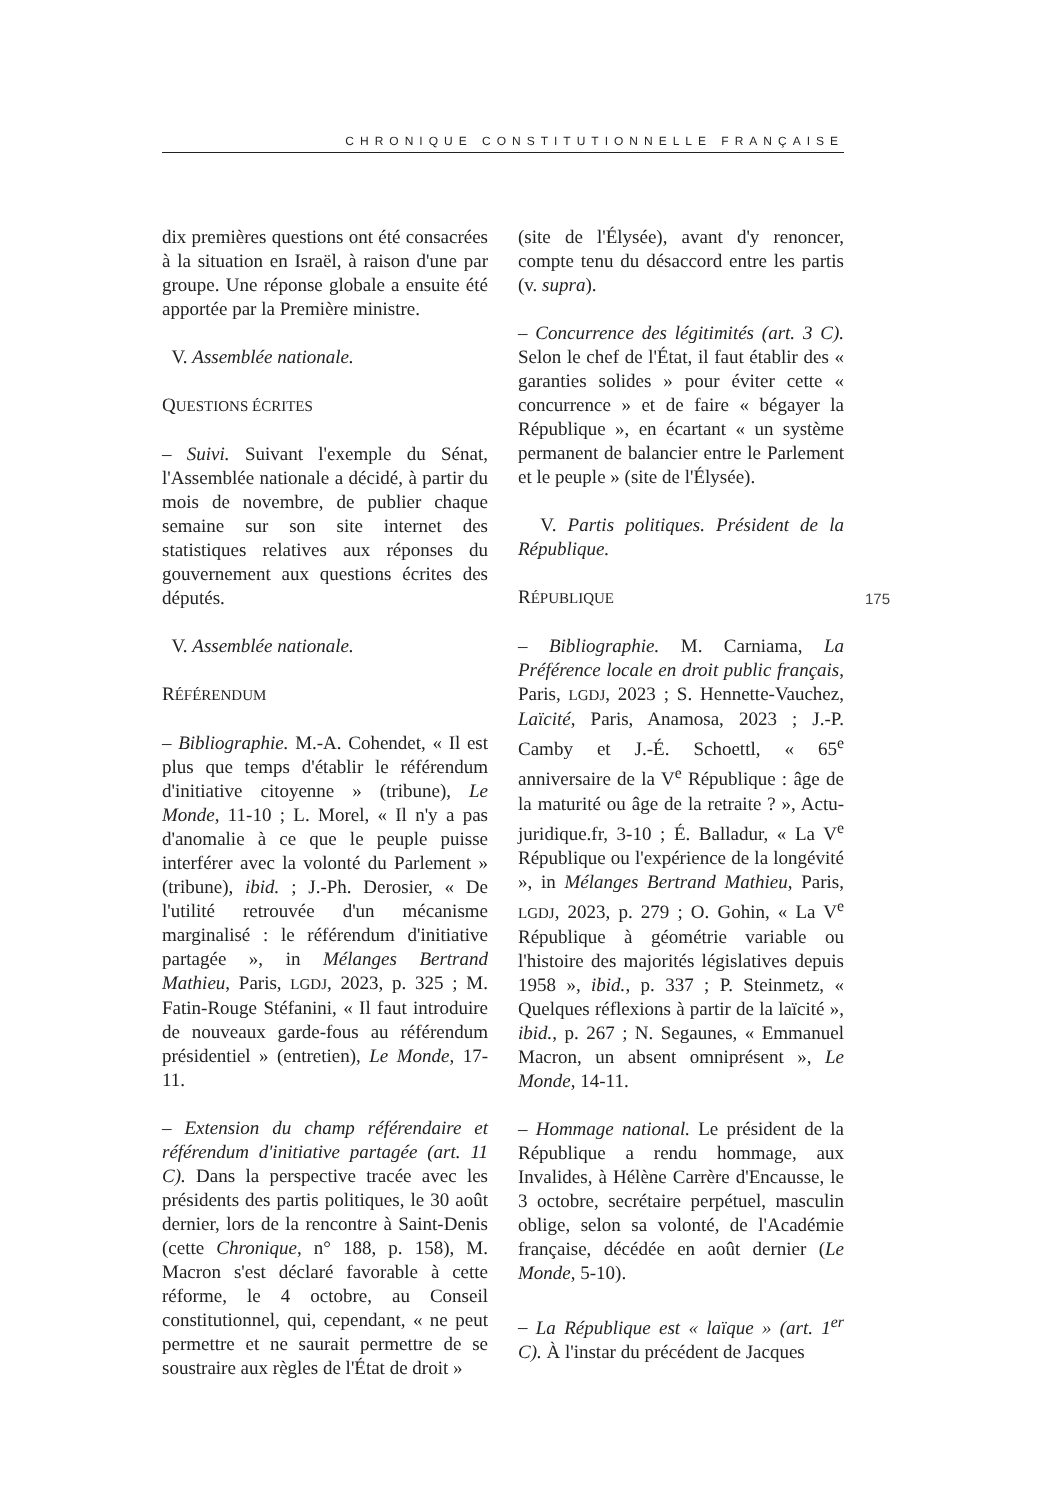CHRONIQUE CONSTITUTIONNELLE FRANÇAISE
dix premières questions ont été consacrées à la situation en Israël, à raison d'une par groupe. Une réponse globale a ensuite été apportée par la Première ministre.
V. Assemblée nationale.
QUESTIONS ÉCRITES
– Suivi. Suivant l'exemple du Sénat, l'Assemblée nationale a décidé, à partir du mois de novembre, de publier chaque semaine sur son site internet des statistiques relatives aux réponses du gouvernement aux questions écrites des députés.
V. Assemblée nationale.
RÉFÉRENDUM
– Bibliographie. M.-A. Cohendet, « Il est plus que temps d'établir le référendum d'initiative citoyenne » (tribune), Le Monde, 11-10 ; L. Morel, « Il n'y a pas d'anomalie à ce que le peuple puisse interférer avec la volonté du Parlement » (tribune), ibid. ; J.-Ph. Derosier, « De l'utilité retrouvée d'un mécanisme marginalisé : le référendum d'initiative partagée », in Mélanges Bertrand Mathieu, Paris, LGDJ, 2023, p. 325 ; M. Fatin-Rouge Stéfanini, « Il faut introduire de nouveaux garde-fous au référendum présidentiel » (entretien), Le Monde, 17-11.
– Extension du champ référendaire et référendum d'initiative partagée (art. 11 C). Dans la perspective tracée avec les présidents des partis politiques, le 30 août dernier, lors de la rencontre à Saint-Denis (cette Chronique, n° 188, p. 158), M. Macron s'est déclaré favorable à cette réforme, le 4 octobre, au Conseil constitutionnel, qui, cependant, « ne peut permettre et ne saurait permettre de se soustraire aux règles de l'État de droit »
(site de l'Élysée), avant d'y renoncer, compte tenu du désaccord entre les partis (v. supra).
– Concurrence des légitimités (art. 3 C). Selon le chef de l'État, il faut établir des « garanties solides » pour éviter cette « concurrence » et de faire « bégayer la République », en écartant « un système permanent de balancier entre le Parlement et le peuple » (site de l'Élysée).
V. Partis politiques. Président de la République.
RÉPUBLIQUE
– Bibliographie. M. Carniama, La Préférence locale en droit public français, Paris, LGDJ, 2023 ; S. Hennette-Vauchez, Laïcité, Paris, Anamosa, 2023 ; J.-P. Camby et J.-É. Schoettl, « 65<sup>e</sup> anniversaire de la V<sup>e</sup> République : âge de la maturité ou âge de la retraite ? », Actu-juridique.fr, 3-10 ; É. Balladur, « La V<sup>e</sup> République ou l'expérience de la longévité », in Mélanges Bertrand Mathieu, Paris, LGDJ, 2023, p. 279 ; O. Gohin, « La V<sup>e</sup> République à géométrie variable ou l'histoire des majorités législatives depuis 1958 », ibid., p. 337 ; P. Steinmetz, « Quelques réflexions à partir de la laïcité », ibid., p. 267 ; N. Segaunes, « Emmanuel Macron, un absent omniprésent », Le Monde, 14-11.
– Hommage national. Le président de la République a rendu hommage, aux Invalides, à Hélène Carrère d'Encausse, le 3 octobre, secrétaire perpétuel, masculin oblige, selon sa volonté, de l'Académie française, décédée en août dernier (Le Monde, 5-10).
– La République est « laïque » (art. 1<sup>er</sup> C). À l'instar du précédent de Jacques
175